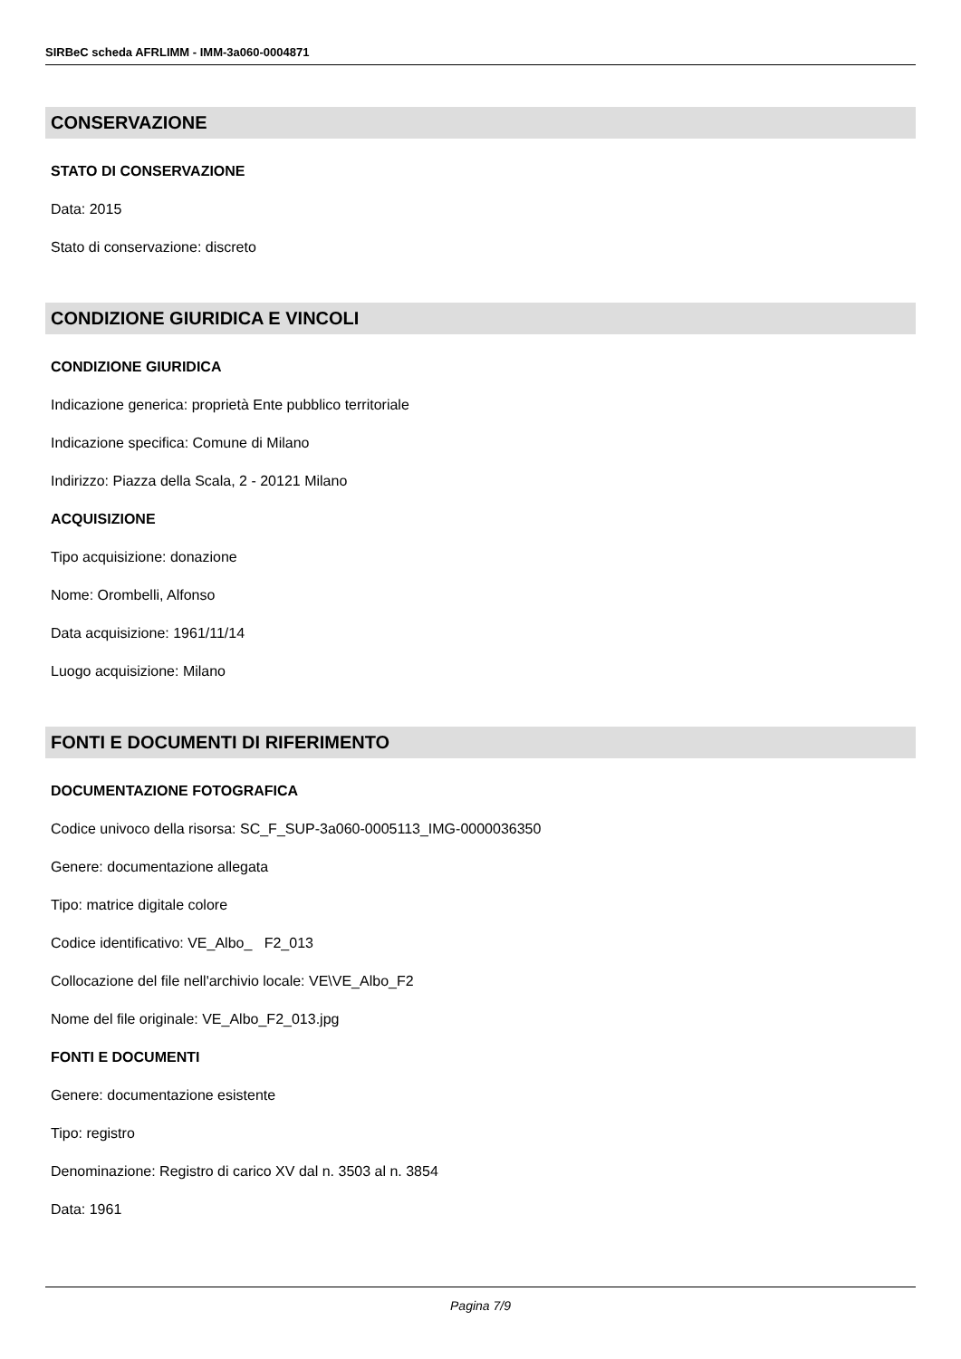SIRBeC scheda AFRLIMM - IMM-3a060-0004871
CONSERVAZIONE
STATO DI CONSERVAZIONE
Data: 2015
Stato di conservazione: discreto
CONDIZIONE GIURIDICA E VINCOLI
CONDIZIONE GIURIDICA
Indicazione generica: proprietà Ente pubblico territoriale
Indicazione specifica: Comune di Milano
Indirizzo: Piazza della Scala, 2 - 20121 Milano
ACQUISIZIONE
Tipo acquisizione: donazione
Nome: Orombelli, Alfonso
Data acquisizione: 1961/11/14
Luogo acquisizione: Milano
FONTI E DOCUMENTI DI RIFERIMENTO
DOCUMENTAZIONE FOTOGRAFICA
Codice univoco della risorsa: SC_F_SUP-3a060-0005113_IMG-0000036350
Genere: documentazione allegata
Tipo: matrice digitale colore
Codice identificativo: VE_Albo_ F2_013
Collocazione del file nell'archivio locale: VE\VE_Albo_F2
Nome del file originale: VE_Albo_F2_013.jpg
FONTI E DOCUMENTI
Genere: documentazione esistente
Tipo: registro
Denominazione: Registro di carico XV dal n. 3503 al n. 3854
Data: 1961
Pagina 7/9